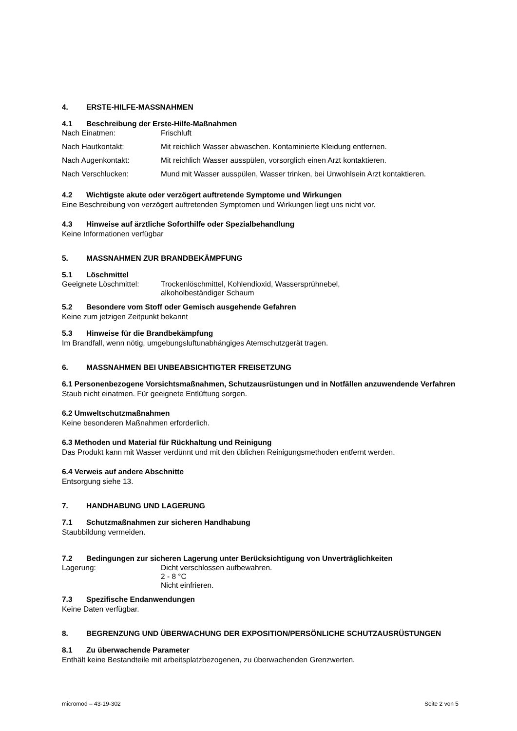4. ERSTE-HILFE-MASSNAHMEN
4.1 Beschreibung der Erste-Hilfe-Maßnahmen
Nach Einatmen: Frischluft
Nach Hautkontakt: Mit reichlich Wasser abwaschen. Kontaminierte Kleidung entfernen.
Nach Augenkontakt: Mit reichlich Wasser ausspülen, vorsorglich einen Arzt kontaktieren.
Nach Verschlucken: Mund mit Wasser ausspülen, Wasser trinken, bei Unwohlsein Arzt kontaktieren.
4.2 Wichtigste akute oder verzögert auftretende Symptome und Wirkungen
Eine Beschreibung von verzögert auftretenden Symptomen und Wirkungen liegt uns nicht vor.
4.3 Hinweise auf ärztliche Soforthilfe oder Spezialbehandlung
Keine Informationen verfügbar
5. MASSNAHMEN ZUR BRANDBEKÄMPFUNG
5.1 Löschmittel
Geeignete Löschmittel: Trockenlöschmittel, Kohlendioxid, Wassersprühnebel,
alkoholbeständiger Schaum
5.2 Besondere vom Stoff oder Gemisch ausgehende Gefahren
Keine zum jetzigen Zeitpunkt bekannt
5.3 Hinweise für die Brandbekämpfung
Im Brandfall, wenn nötig, umgebungsluftunabhängiges Atemschutzgerät tragen.
6. MASSNAHMEN BEI UNBEABSICHTIGTER FREISETZUNG
6.1 Personenbezogene Vorsichtsmaßnahmen, Schutzausrüstungen und in Notfällen anzuwendende Verfahren
Staub nicht einatmen. Für geeignete Entlüftung sorgen.
6.2 Umweltschutzmaßnahmen
Keine besonderen Maßnahmen erforderlich.
6.3 Methoden und Material für Rückhaltung und Reinigung
Das Produkt kann mit Wasser verdünnt und mit den üblichen Reinigungsmethoden entfernt werden.
6.4 Verweis auf andere Abschnitte
Entsorgung siehe 13.
7. HANDHABUNG UND LAGERUNG
7.1 Schutzmaßnahmen zur sicheren Handhabung
Staubbildung vermeiden.
7.2 Bedingungen zur sicheren Lagerung unter Berücksichtigung von Unverträglichkeiten
Lagerung: Dicht verschlossen aufbewahren.
2 - 8 °C
Nicht einfrieren.
7.3 Spezifische Endanwendungen
Keine Daten verfügbar.
8. BEGRENZUNG UND ÜBERWACHUNG DER EXPOSITION/PERSÖNLICHE SCHUTZAUSRÜSTUNGEN
8.1 Zu überwachende Parameter
Enthält keine Bestandteile mit arbeitsplatzbezogenen, zu überwachenden Grenzwerten.
micromod – 43-19-302 Seite 2 von 5